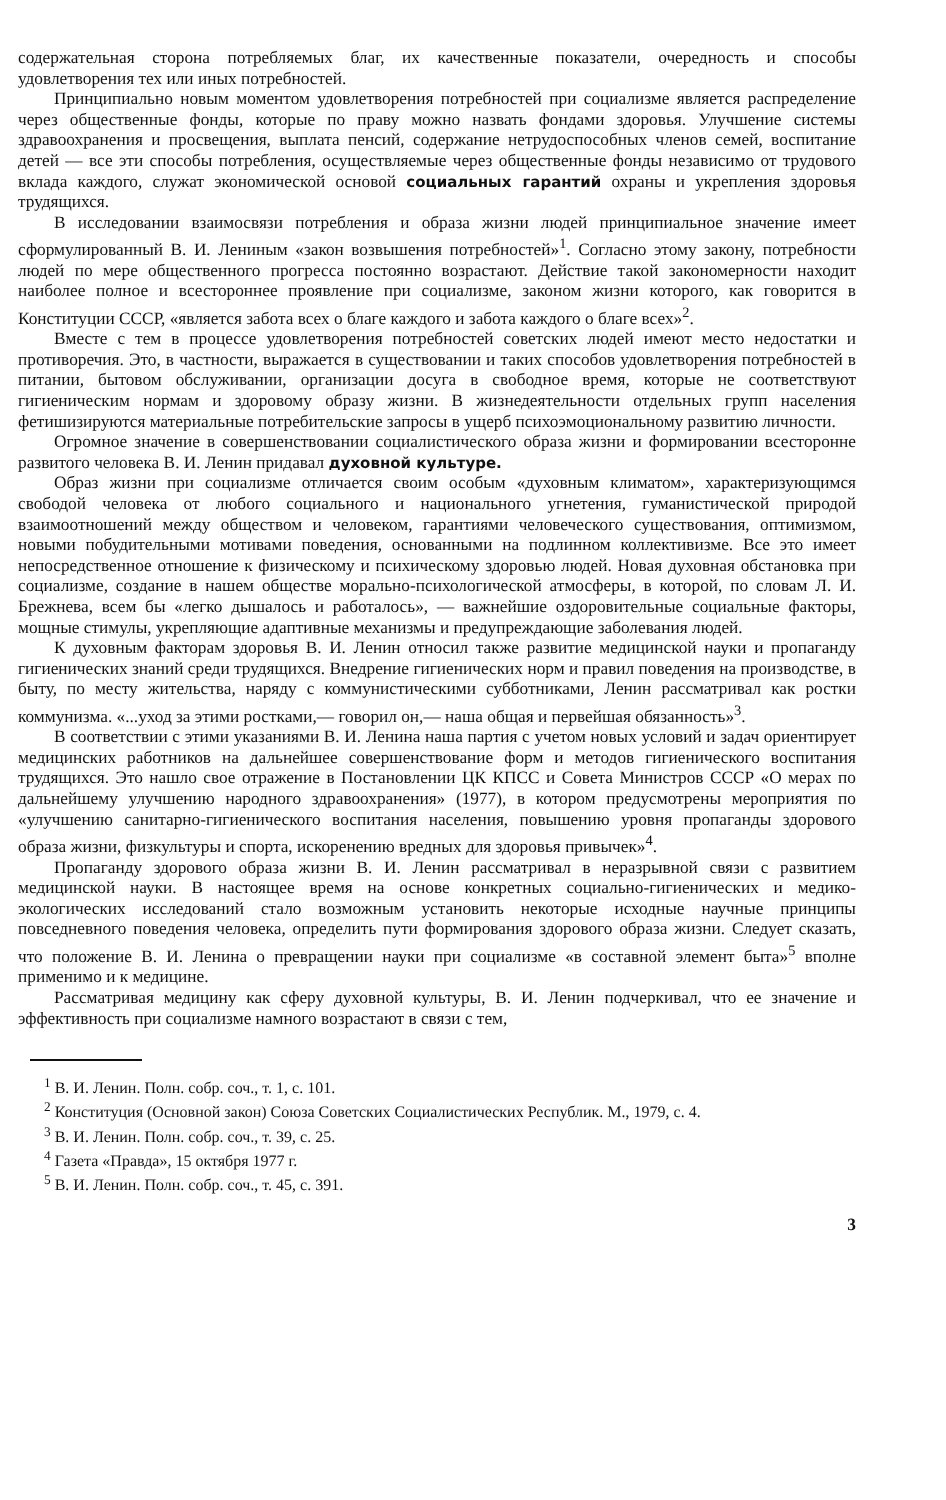содержательная сторона потребляемых благ, их качественные показатели, очередность и способы удовлетворения тех или иных потребностей.
Принципиально новым моментом удовлетворения потребностей при социализме является распределение через общественные фонды, которые по праву можно назвать фондами здоровья. Улучшение системы здравоохранения и просвещения, выплата пенсий, содержание нетрудоспособных членов семей, воспитание детей — все эти способы потребления, осуществляемые через общественные фонды независимо от трудового вклада каждого, служат экономической основой социальных гарантий охраны и укрепления здоровья трудящихся.
В исследовании взаимосвязи потребления и образа жизни людей принципиальное значение имеет сформулированный В. И. Лениным «закон возвышения потребностей»<sup>1</sup>. Согласно этому закону, потребности людей по мере общественного прогресса постоянно возрастают. Действие такой закономерности находит наиболее полное и всестороннее проявление при социализме, законом жизни которого, как говорится в Конституции СССР, «является забота всех о благе каждого и забота каждого о благе всех»<sup>2</sup>.
Вместе с тем в процессе удовлетворения потребностей советских людей имеют место недостатки и противоречия. Это, в частности, выражается в существовании и таких способов удовлетворения потребностей в питании, бытовом обслуживании, организации досуга в свободное время, которые не соответствуют гигиеническим нормам и здоровому образу жизни. В жизнедеятельности отдельных групп населения фетишизируются материальные потребительские запросы в ущерб психоэмоциональному развитию личности.
Огромное значение в совершенствовании социалистического образа жизни и формировании всесторонне развитого человека В. И. Ленин придавал духовной культуре.
Образ жизни при социализме отличается своим особым «духовным климатом», характеризующимся свободой человека от любого социального и национального угнетения, гуманистической природой взаимоотношений между обществом и человеком, гарантиями человеческого существования, оптимизмом, новыми побудительными мотивами поведения, основанными на подлинном коллективизме. Все это имеет непосредственное отношение к физическому и психическому здоровью людей. Новая духовная обстановка при социализме, создание в нашем обществе морально-психологической атмосферы, в которой, по словам Л. И. Брежнева, всем бы «легко дышалось и работалось», — важнейшие оздоровительные социальные факторы, мощные стимулы, укрепляющие адаптивные механизмы и предупреждающие заболевания людей.
К духовным факторам здоровья В. И. Ленин относил также развитие медицинской науки и пропаганду гигиенических знаний среди трудящихся. Внедрение гигиенических норм и правил поведения на производстве, в быту, по месту жительства, наряду с коммунистическими субботниками, Ленин рассматривал как ростки коммунизма. «...уход за этими ростками,— говорил он,— наша общая и первейшая обязанность»<sup>3</sup>.
В соответствии с этими указаниями В. И. Ленина наша партия с учетом новых условий и задач ориентирует медицинских работников на дальнейшее совершенствование форм и методов гигиенического воспитания трудящихся. Это нашло свое отражение в Постановлении ЦК КПСС и Совета Министров СССР «О мерах по дальнейшему улучшению народного здравоохранения» (1977), в котором предусмотрены мероприятия по «улучшению санитарно-гигиенического воспитания населения, повышению уровня пропаганды здорового образа жизни, физкультуры и спорта, искоренению вредных для здоровья привычек»<sup>4</sup>.
Пропаганду здорового образа жизни В. И. Ленин рассматривал в неразрывной связи с развитием медицинской науки. В настоящее время на основе конкретных социально-гигиенических и медико-экологических исследований стало возможным установить некоторые исходные научные принципы повседневного поведения человека, определить пути формирования здорового образа жизни. Следует сказать, что положение В. И. Ленина о превращении науки при социализме «в составной элемент быта»<sup>5</sup> вполне применимо и к медицине.
Рассматривая медицину как сферу духовной культуры, В. И. Ленин подчеркивал, что ее значение и эффективность при социализме намного возрастают в связи с тем,
<sup>1</sup> В. И. Ленин. Полн. собр. соч., т. 1, с. 101.
<sup>2</sup> Конституция (Основной закон) Союза Советских Социалистических Республик. М., 1979, с. 4.
<sup>3</sup> В. И. Ленин. Полн. собр. соч., т. 39, с. 25.
<sup>4</sup> Газета «Правда», 15 октября 1977 г.
<sup>5</sup> В. И. Ленин. Полн. собр. соч., т. 45, с. 391.
3